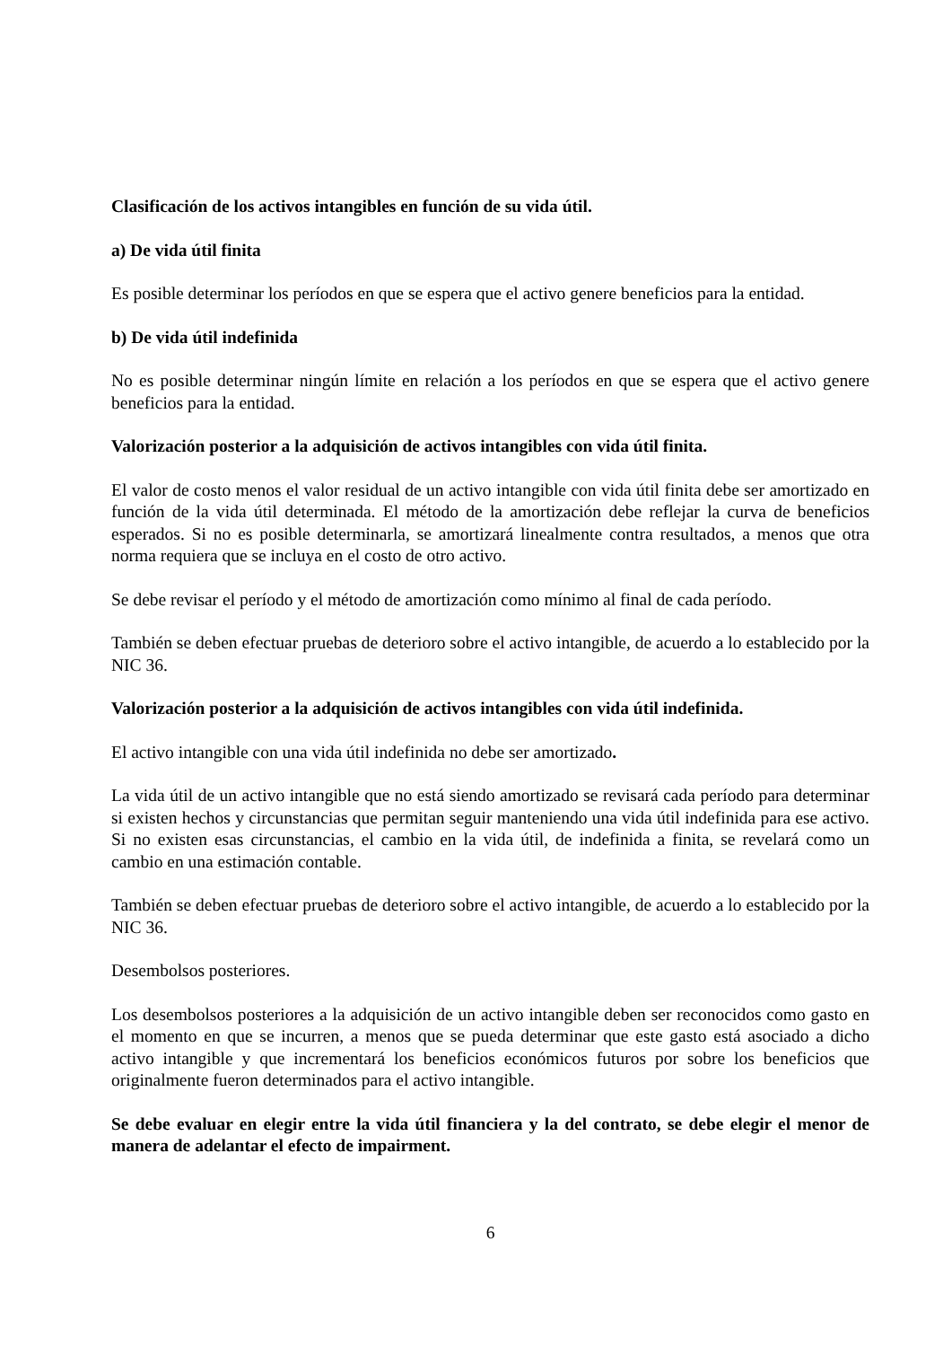Clasificación de los activos intangibles en función de su vida útil.
a) De vida útil finita
Es posible determinar los períodos en que se espera que el activo genere beneficios para la entidad.
b) De vida útil indefinida
No es posible determinar ningún límite en relación a los períodos en que se espera que el activo genere beneficios para la entidad.
Valorización posterior a la adquisición de activos intangibles con vida útil finita.
El valor de costo menos el valor residual de un activo intangible con vida útil finita debe ser amortizado en función de la vida útil determinada. El método de la amortización debe reflejar la curva de beneficios esperados. Si no es posible determinarla, se amortizará linealmente contra resultados, a menos que otra norma requiera que se incluya en el costo de otro activo.
Se debe revisar el período y el método de amortización como mínimo al final de cada período.
También se deben efectuar pruebas de deterioro sobre el activo intangible, de acuerdo a lo establecido por la NIC 36.
Valorización posterior a la adquisición de activos intangibles con vida útil indefinida.
El activo intangible con una vida útil indefinida no debe ser amortizado.
La vida útil de un activo intangible que no está siendo amortizado se revisará cada período para determinar si existen hechos y circunstancias que permitan seguir manteniendo una vida útil indefinida para ese activo. Si no existen esas circunstancias, el cambio en la vida útil, de indefinida a finita, se revelará como un cambio en una estimación contable.
También se deben efectuar pruebas de deterioro sobre el activo intangible, de acuerdo a lo establecido por la NIC 36.
Desembolsos posteriores.
Los desembolsos posteriores a la adquisición de un activo intangible deben ser reconocidos como gasto en el momento en que se incurren, a menos que se pueda determinar que este gasto está asociado a dicho activo intangible y que incrementará los beneficios económicos futuros por sobre los beneficios que originalmente fueron determinados para el activo intangible.
Se debe evaluar en elegir entre la vida útil financiera y la del contrato, se debe elegir el menor de manera de adelantar el efecto de impairment.
6